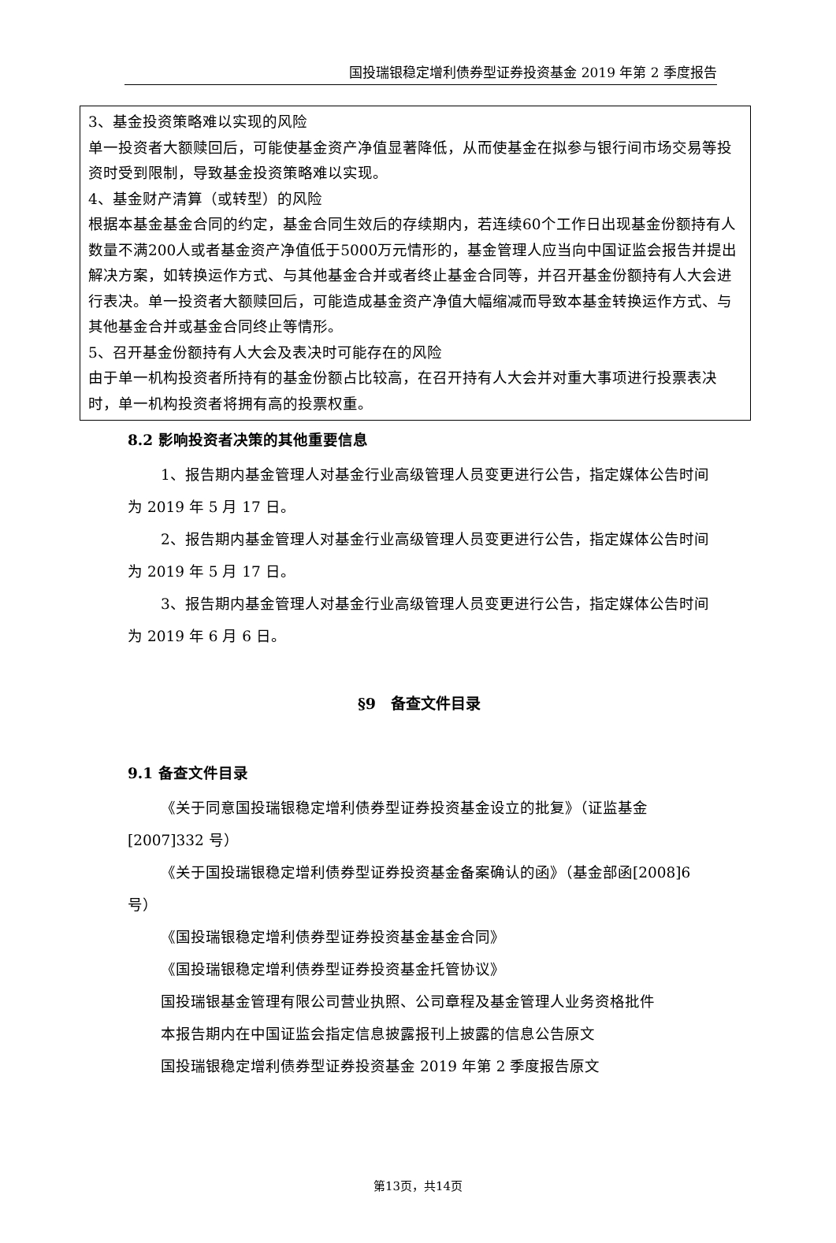国投瑞银稳定增利债券型证券投资基金 2019 年第 2 季度报告
3、基金投资策略难以实现的风险
单一投资者大额赎回后，可能使基金资产净值显著降低，从而使基金在拟参与银行间市场交易等投资时受到限制，导致基金投资策略难以实现。
4、基金财产清算（或转型）的风险
根据本基金基金合同的约定，基金合同生效后的存续期内，若连续60个工作日出现基金份额持有人数量不满200人或者基金资产净值低于5000万元情形的，基金管理人应当向中国证监会报告并提出解决方案，如转换运作方式、与其他基金合并或者终止基金合同等，并召开基金份额持有人大会进行表决。单一投资者大额赎回后，可能造成基金资产净值大幅缩减而导致本基金转换运作方式、与其他基金合并或基金合同终止等情形。
5、召开基金份额持有人大会及表决时可能存在的风险
由于单一机构投资者所持有的基金份额占比较高，在召开持有人大会并对重大事项进行投票表决时，单一机构投资者将拥有高的投票权重。
8.2 影响投资者决策的其他重要信息
1、报告期内基金管理人对基金行业高级管理人员变更进行公告，指定媒体公告时间为 2019 年 5 月 17 日。
2、报告期内基金管理人对基金行业高级管理人员变更进行公告，指定媒体公告时间为 2019 年 5 月 17 日。
3、报告期内基金管理人对基金行业高级管理人员变更进行公告，指定媒体公告时间为 2019 年 6 月 6 日。
§9　备查文件目录
9.1 备查文件目录
《关于同意国投瑞银稳定增利债券型证券投资基金设立的批复》（证监基金[2007]332 号）
《关于国投瑞银稳定增利债券型证券投资基金备案确认的函》（基金部函[2008]6 号）
《国投瑞银稳定增利债券型证券投资基金基金合同》
《国投瑞银稳定增利债券型证券投资基金托管协议》
国投瑞银基金管理有限公司营业执照、公司章程及基金管理人业务资格批件
本报告期内在中国证监会指定信息披露报刊上披露的信息公告原文
国投瑞银稳定增利债券型证券投资基金 2019 年第 2 季度报告原文
第13页，共14页